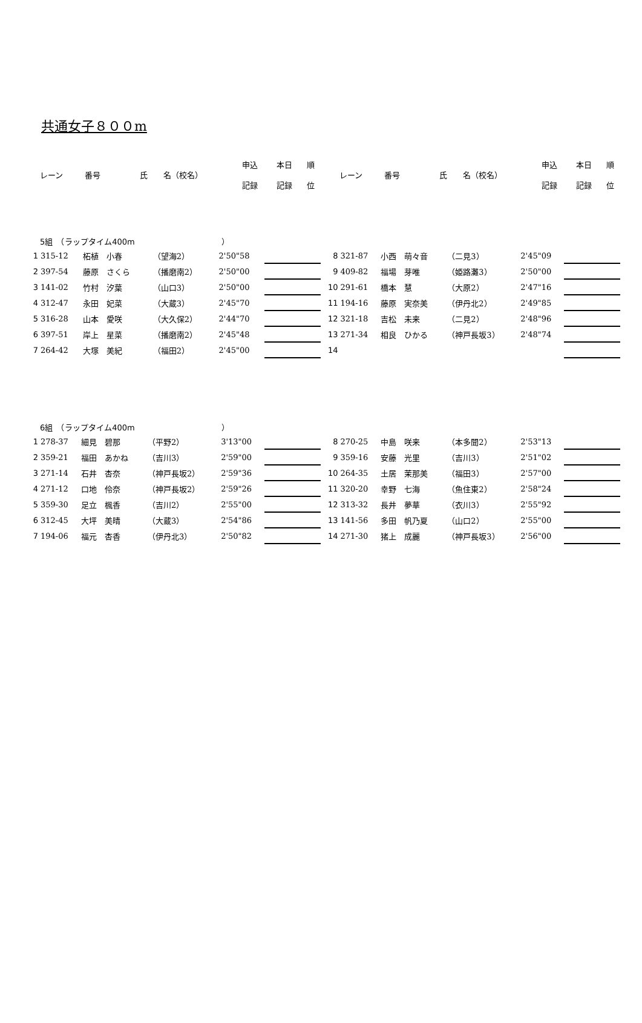共通女子８００m
| レーン | 番号 | 氏 名（校名） | 申込 記録 | 本日 記録 | 順 位 |
| --- | --- | --- | --- | --- | --- |
| レーン | 番号 | 氏 名（校名） | 申込 記録 | 本日 記録 | 順 位 |
| --- | --- | --- | --- | --- | --- |
5組　（ラップタイム400m　　　　　　　　　　　）
| 1 | 315-12 | 柘植 小春 | （望海2） | 2'50"58 | | |
| 2 | 397-54 | 藤原 さくら | （播磨南2） | 2'50"00 | | |
| 3 | 141-02 | 竹村 汐葉 | （山口3） | 2'50"00 | | |
| 4 | 312-47 | 永田 妃菜 | （大蔵3） | 2'45"70 | | |
| 5 | 316-28 | 山本 愛咲 | （大久保2） | 2'44"70 | | |
| 6 | 397-51 | 岸上 星菜 | （播磨南2） | 2'45"48 | | |
| 7 | 264-42 | 大塚 美紀 | （福田2） | 2'45"00 | | |
| 8 | 321-87 | 小西 萌々音 | （二見3） | 2'45"09 | | |
| 9 | 409-82 | 福場 芽唯 | （姫路灘3） | 2'50"00 | | |
| 10 | 291-61 | 橋本 慧 | （大原2） | 2'47"16 | | |
| 11 | 194-16 | 藤原 実奈美 | （伊丹北2） | 2'49"85 | | |
| 12 | 321-18 | 吉松 未来 | （二見2） | 2'48"96 | | |
| 13 | 271-34 | 相良 ひかる | （神戸長坂3） | 2'48"74 | | |
| 14 | | | | | | |
6組　（ラップタイム400m　　　　　　　　　　　）
| 1 | 278-37 | 細見 碧那 | （平野2） | 3'13"00 | | |
| 2 | 359-21 | 福田 あかね | （吉川3） | 2'59"00 | | |
| 3 | 271-14 | 石井 杏奈 | （神戸長坂2） | 2'59"36 | | |
| 4 | 271-12 | 口地 伶奈 | （神戸長坂2） | 2'59"26 | | |
| 5 | 359-30 | 足立 楓香 | （吉川2） | 2'55"00 | | |
| 6 | 312-45 | 大坪 美晴 | （大蔵3） | 2'54"86 | | |
| 7 | 194-06 | 福元 杏香 | （伊丹北3） | 2'50"82 | | |
| 8 | 270-25 | 中島 咲来 | （本多聞2） | 2'53"13 | | |
| 9 | 359-16 | 安藤 光里 | （吉川3） | 2'51"02 | | |
| 10 | 264-35 | 土居 茉那美 | （福田3） | 2'57"00 | | |
| 11 | 320-20 | 幸野 七海 | （魚住東2） | 2'58"24 | | |
| 12 | 313-32 | 長井 夢華 | （衣川3） | 2'55"92 | | |
| 13 | 141-56 | 多田 帆乃夏 | （山口2） | 2'55"00 | | |
| 14 | 271-30 | 猪上 成麗 | （神戸長坂3） | 2'56"00 | | |